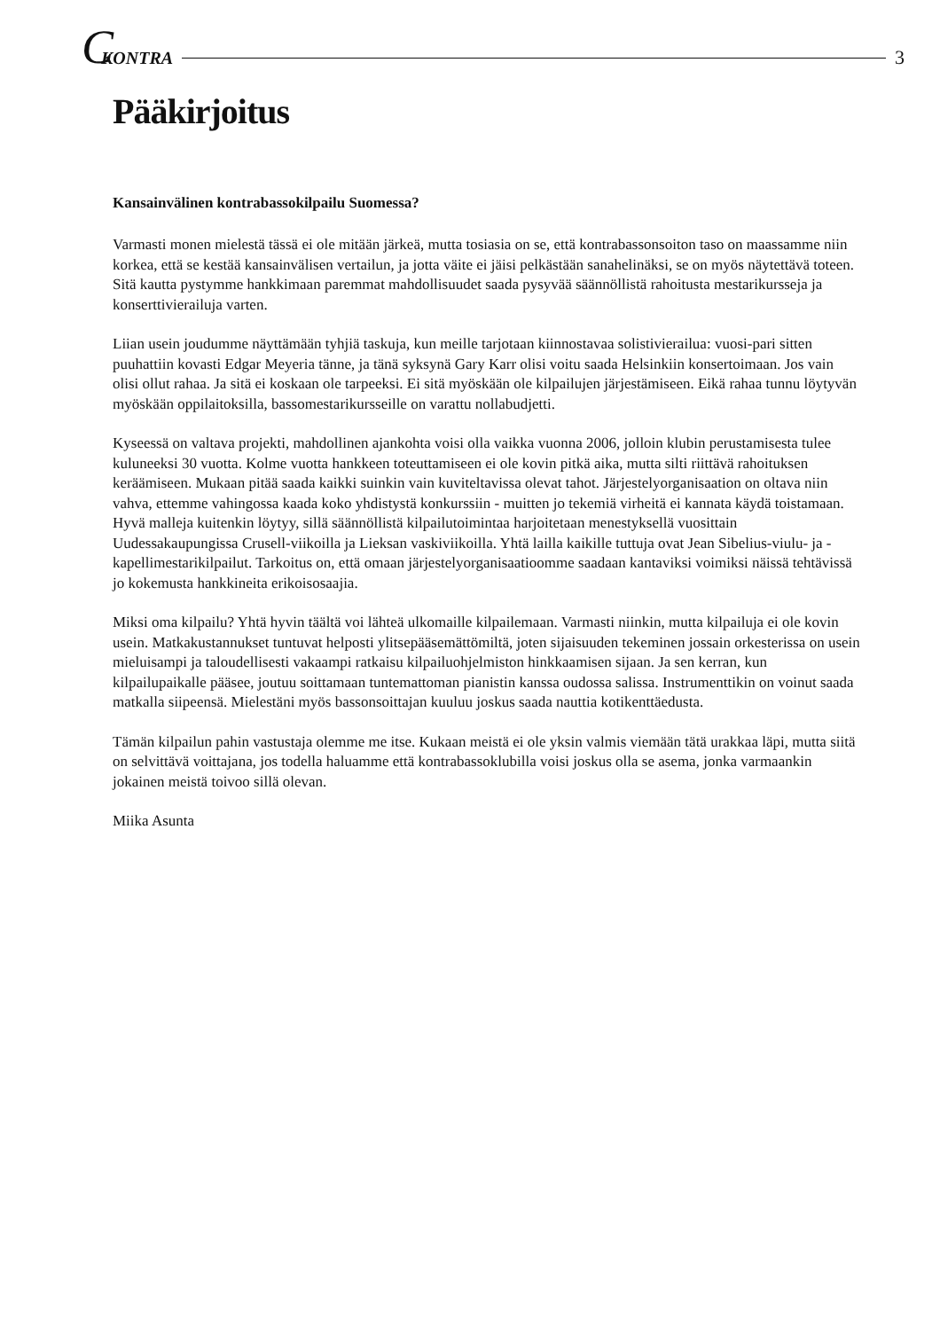C KONTRA 3
Pääkirjoitus
Kansainvälinen kontrabassokilpailu Suomessa?
Varmasti monen mielestä tässä ei ole mitään järkeä, mutta tosiasia on se, että kontrabassonsoiton taso on maassamme niin korkea, että se kestää kansainvälisen vertailun, ja jotta väite ei jäisi pelkästään sanahelinäksi, se on myös näytettävä toteen. Sitä kautta pystymme hankkimaan paremmat mahdollisuudet saada pysyvää säännöllistä rahoitusta mestarikursseja ja konserttivierailuja varten.
Liian usein joudumme näyttämään tyhjiä taskuja, kun meille tarjotaan kiinnostavaa solistivierailua: vuosi-pari sitten puuhattiin kovasti Edgar Meyeria tänne, ja tänä syksynä Gary Karr olisi voitu saada Helsinkiin konsertoimaan. Jos vain olisi ollut rahaa. Ja sitä ei koskaan ole tarpeeksi. Ei sitä myöskään ole kilpailujen järjestämiseen. Eikä rahaa tunnu löytyvän myöskään oppilaitoksilla, bassomestarikursseille on varattu nollabudjetti.
Kyseessä on valtava projekti, mahdollinen ajankohta voisi olla vaikka vuonna 2006, jolloin klubin perustamisesta tulee kuluneeksi 30 vuotta. Kolme vuotta hankkeen toteuttamiseen ei ole kovin pitkä aika, mutta silti riittävä rahoituksen keräämiseen. Mukaan pitää saada kaikki suinkin vain kuviteltavissa olevat tahot. Järjestelyorganisaation on oltava niin vahva, ettemme vahingossa kaada koko yhdistystä konkurssiin - muitten jo tekemiä virheitä ei kannata käydä toistamaan. Hyvä malleja kuitenkin löytyy, sillä säännöllistä kilpailutoimintaa harjoitetaan menestyksellä vuosittain Uudessakaupungissa Crusell-viikoilla ja Lieksan vaskiviikoilla. Yhtä lailla kaikille tuttuja ovat Jean Sibelius-viulu- ja -kapellimestarikilpailut. Tarkoitus on, että omaan järjestelyorganisaatioomme saadaan kantaviksi voimiksi näissä tehtävissä jo kokemusta hankkineita erikoisosaajia.
Miksi oma kilpailu? Yhtä hyvin täältä voi lähteä ulkomaille kilpailemaan. Varmasti niinkin, mutta kilpailuja ei ole kovin usein. Matkakustannukset tuntuvat helposti ylitsepääsemättömiltä, joten sijaisuuden tekeminen jossain orkesterissa on usein mieluisampi ja taloudellisesti vakaampi ratkaisu kilpailuohjelmiston hinkkaamisen sijaan. Ja sen kerran, kun kilpailupaikalle pääsee, joutuu soittamaan tuntemattoman pianistin kanssa oudossa salissa. Instrumenttikin on voinut saada matkalla siipeensä. Mielestäni myös bassonsoittajan kuuluu joskus saada nauttia kotikenttäedusta.
Tämän kilpailun pahin vastustaja olemme me itse. Kukaan meistä ei ole yksin valmis viemään tätä urakkaa läpi, mutta siitä on selvittävä voittajana, jos todella haluamme että kontrabassoklubilla voisi joskus olla se asema, jonka varmaankin jokainen meistä toivoo sillä olevan.
Miika Asunta